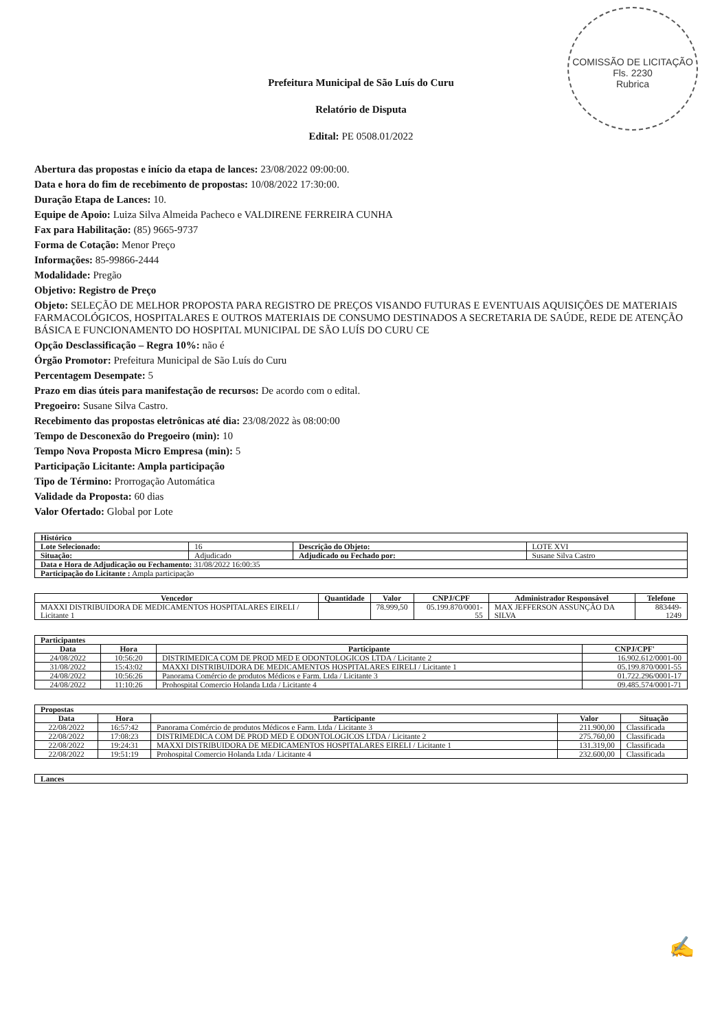COMISSÃO DE LICITAÇÃO
Fls. 2230
Rubrica
Prefeitura Municipal de São Luís do Curu
Relatório de Disputa
Edital: PE 0508.01/2022
Abertura das propostas e início da etapa de lances: 23/08/2022 09:00:00.
Data e hora do fim de recebimento de propostas: 10/08/2022 17:30:00.
Duração Etapa de Lances: 10.
Equipe de Apoio: Luiza Silva Almeida Pacheco e VALDIRENE FERREIRA CUNHA
Fax para Habilitação: (85) 9665-9737
Forma de Cotação: Menor Preço
Informações: 85-99866-2444
Modalidade: Pregão
Objetivo: Registro de Preço
Objeto: SELEÇÃO DE MELHOR PROPOSTA PARA REGISTRO DE PREÇOS VISANDO FUTURAS E EVENTUAIS AQUISIÇÕES DE MATERIAIS FARMACOLÓGICOS, HOSPITALARES E OUTROS MATERIAIS DE CONSUMO DESTINADOS A SECRETARIA DE SAÚDE, REDE DE ATENÇÃO BÁSICA E FUNCIONAMENTO DO HOSPITAL MUNICIPAL DE SÃO LUÍS DO CURU CE
Opção Desclassificação – Regra 10%: não é
Órgão Promotor: Prefeitura Municipal de São Luís do Curu
Percentagem Desempate: 5
Prazo em dias úteis para manifestação de recursos: De acordo com o edital.
Pregoeiro: Susane Silva Castro.
Recebimento das propostas eletrônicas até dia: 23/08/2022 às 08:00:00
Tempo de Desconexão do Pregoeiro (min): 10
Tempo Nova Proposta Micro Empresa (min): 5
Participação Licitante: Ampla participação
Tipo de Término: Prorrogação Automática
Validade da Proposta: 60 dias
Valor Ofertado: Global por Lote
| Histórico | | | |
| --- | --- | --- | --- |
| Lote Selecionado: | 16 | Descrição do Objeto: | LOTE XVI |
| Situação: | Adjudicado | Adjudicado ou Fechado por: | Susane Silva Castro |
| Data e Hora de Adjudicação ou Fechamento: 31/08/2022 16:00:35 | | | |
| Participação do Licitante : Ampla participação | | | |
| Vencedor | Quantidade | Valor | CNPJ/CPF | Administrador Responsável | Telefone |
| --- | --- | --- | --- | --- | --- |
| MAXXI DISTRIBUIDORA DE MEDICAMENTOS HOSPITALARES EIRELI / Licitante 1 | | 78.999,50 | 05.199.870/0001-55 | MAX JEFFERSON ASSUNÇÃO DA SILVA | 883449-1249 |
| Participantes | | | |
| --- | --- | --- | --- |
| Data | Hora | Participante | CNPJ/CPF' |
| 24/08/2022 | 10:56:20 | DISTRIMEDICA COM DE PROD MED E ODONTOLOGICOS LTDA / Licitante 2 | 16.902.612/0001-00 |
| 31/08/2022 | 15:43:02 | MAXXI DISTRIBUIDORA DE MEDICAMENTOS HOSPITALARES EIRELI / Licitante 1 | 05.199.870/0001-55 |
| 24/08/2022 | 10:56:26 | Panorama Comércio de produtos Médicos e Farm. Ltda / Licitante 3 | 01.722.296/0001-17 |
| 24/08/2022 | 11:10:26 | Prohospital Comercio Holanda Ltda / Licitante 4 | 09.485.574/0001-71 |
| Propostas | | | | |
| --- | --- | --- | --- | --- |
| Data | Hora | Participante | Valor | Situação |
| 22/08/2022 | 16:57:42 | Panorama Comércio de produtos Médicos e Farm. Ltda / Licitante 3 | 211.900,00 | Classificada |
| 22/08/2022 | 17:08:23 | DISTRIMEDICA COM DE PROD MED E ODONTOLOGICOS LTDA / Licitante 2 | 275.760,00 | Classificada |
| 22/08/2022 | 19:24:31 | MAXXI DISTRIBUIDORA DE MEDICAMENTOS HOSPITALARES EIRELI / Licitante 1 | 131.319,00 | Classificada |
| 22/08/2022 | 19:51:19 | Prohospital Comercio Holanda Ltda / Licitante 4 | 232.600,00 | Classificada |
| Lances |
| --- |
✍